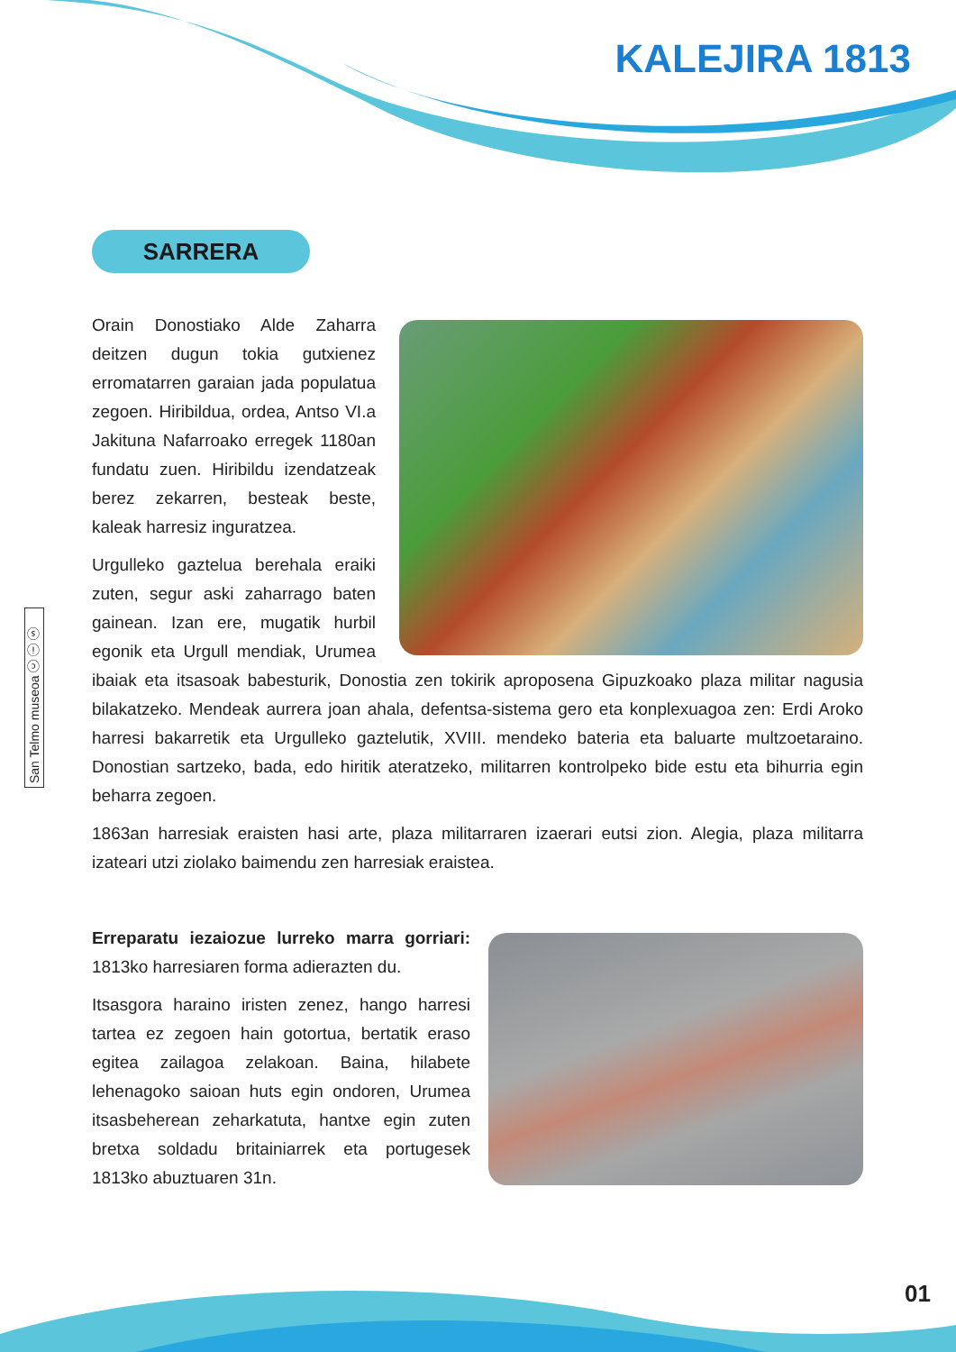KALEJIRA 1813
SARRERA
San Telmo museoa ⓒ ⓘ ⓢ
Orain Donostiako Alde Zaharra deitzen dugun tokia gutxienez erromatarren garaian jada populatua zegoen. Hiribildua, ordea, Antso VI.a Jakituna Nafarroako erregek 1180an fundatu zuen. Hiribildu izendatzeak berez zekarren, besteak beste, kaleak harresiz inguratzea.
Urgulleko gaztelua berehala eraiki zuten, segur aski zaharrago baten gainean. Izan ere, mugatik hurbil egonik eta Urgull mendiak, Urumea ibaiak eta itsasoak babesturik, Donostia zen tokirik aproposena Gipuzkoako plaza militar nagusia bilakatzeko. Mendeak aurrera joan ahala, defentsa-sistema gero eta konplexuagoa zen: Erdi Aroko harresi bakarretik eta Urgulleko gaztelutik, XVIII. mendeko bateria eta baluarte multzoetaraino. Donostian sartzeko, bada, edo hiritik ateratzeko, militarren kontrolpeko bide estu eta bihurria egin beharra zegoen.
1863an harresiak eraisten hasi arte, plaza militarraren izaerari eutsi zion. Alegia, plaza militarra izateari utzi ziolako baimendu zen harresiak eraistea.
Erreparatu iezaiozue lurreko marra gorriari: 1813ko harresiaren forma adierazten du.
Itsasgora haraino iristen zenez, hango harresi tartea ez zegoen hain gotortua, bertatik eraso egitea zailagoa zelakoan. Baina, hilabete lehenagoko saioan huts egin ondoren, Urumea itsasbeherean zeharkatuta, hantxe egin zuten bretxa soldadu britainiarrek eta portugesek 1813ko abuztuaren 31n.
01